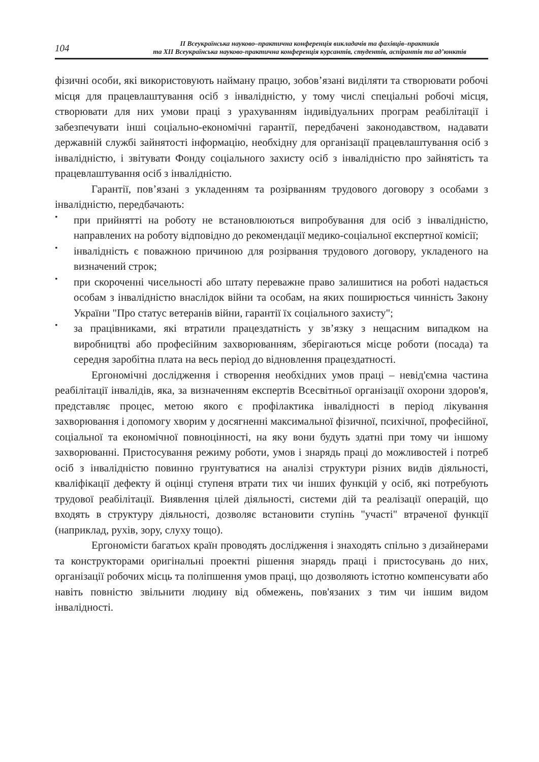104
ІІ Всеукраїнська науково–практична конференція викладачів та фахівців–практиків
та ХІІ Всеукраїнська науково-практична конференція курсантів, студентів, аспірантів та ад’юнктів
фізичні особи, які використовують найману працю, зобов’язані виділяти та створювати робочі місця для працевлаштування осіб з інвалідністю, у тому числі спеціальні робочі місця, створювати для них умови праці з урахуванням індивідуальних програм реабілітації і забезпечувати інші соціально-економічні гарантії, передбачені законодавством, надавати державній службі зайнятості інформацію, необхідну для організації працевлаштування осіб з інвалідністю, і звітувати Фонду соціального захисту осіб з інвалідністю про зайнятість та працевлаштування осіб з інвалідністю.
Гарантії, пов’язані з укладенням та розірванням трудового договору з особами з інвалідністю, передбачають:
•
при прийнятті на роботу не встановлюються випробування для осіб з інвалідністю, направлених на роботу відповідно до рекомендації медико-соціальної експертної комісії;
•
інвалідність є поважною причиною для розірвання трудового договору, укладеного на визначений строк;
•
при скороченні чисельності або штату переважне право залишитися на роботі надається особам з інвалідністю внаслідок війни та особам, на яких поширюється чинність Закону України "Про статус ветеранів війни, гарантії їх соціального захисту";
•
за працівниками, які втратили працездатність у зв’язку з нещасним випадком на виробництві або професійним захворюванням, зберігаються місце роботи (посада) та середня заробітна плата на весь період до відновлення працездатності.
Ергономічні дослідження і створення необхідних умов праці – невід'ємна частина реабілітації інвалідів, яка, за визначенням експертів Всесвітньої організації охорони здоров'я, представляє процес, метою якого є профілактика інвалідності в період лікування захворювання і допомогу хворим у досягненні максимальної фізичної, психічної, професійної, соціальної та економічної повноцінності, на яку вони будуть здатні при тому чи іншому захворюванні. Пристосування режиму роботи, умов і знарядь праці до можливостей і потреб осіб з інвалідністю повинно грунтуватися на аналізі структури різних видів діяльності, кваліфікації дефекту й оцінці ступеня втрати тих чи інших функцій у осіб, які потребують трудової реабілітації. Виявлення цілей діяльності, системи дій та реалізації операцій, що входять в структуру діяльності, дозволяє встановити ступінь "участі" втраченої функції (наприклад, рухів, зору, слуху тощо).
Ергономісти багатьох країн проводять дослідження і знаходять спільно з дизайнерами та конструкторами оригінальні проектні рішення знарядь праці і пристосувань до них, організації робочих місць та поліпшення умов праці, що дозволяють істотно компенсувати або навіть повністю звільнити людину від обмежень, пов'язаних з тим чи іншим видом інвалідності.